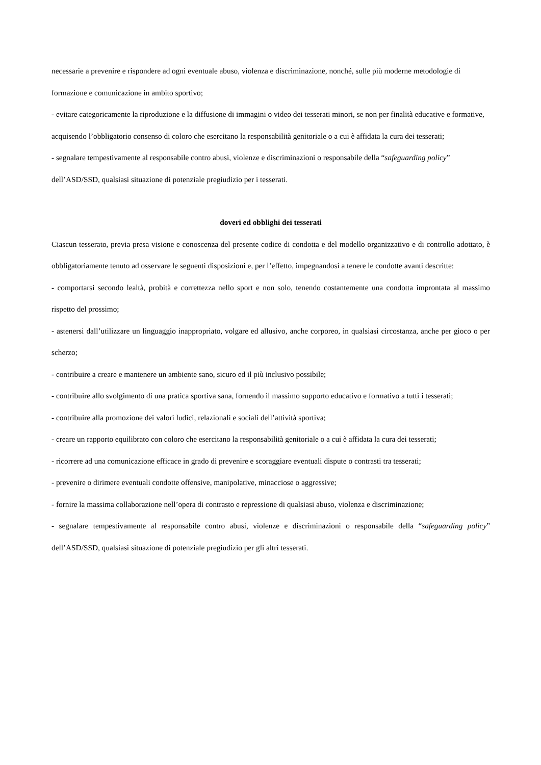necessarie a prevenire e rispondere ad ogni eventuale abuso, violenza e discriminazione, nonché, sulle più moderne metodologie di formazione e comunicazione in ambito sportivo;
- evitare categoricamente la riproduzione e la diffusione di immagini o video dei tesserati minori, se non per finalità educative e formative, acquisendo l’obbligatorio consenso di coloro che esercitano la responsabilità genitoriale o a cui è affidata la cura dei tesserati;
- segnalare tempestivamente al responsabile contro abusi, violenze e discriminazioni o responsabile della “safeguarding policy” dell’ASD/SSD, qualsiasi situazione di potenziale pregiudizio per i tesserati.
doveri ed obblighi dei tesserati
Ciascun tesserato, previa presa visione e conoscenza del presente codice di condotta e del modello organizzativo e di controllo adottato, è obbligatoriamente tenuto ad osservare le seguenti disposizioni e, per l’effetto, impegnandosi a tenere le condotte avanti descritte:
- comportarsi secondo lealtà, probità e correttezza nello sport e non solo, tenendo costantemente una condotta improntata al massimo rispetto del prossimo;
- astenersi dall’utilizzare un linguaggio inappropriato, volgare ed allusivo, anche corporeo, in qualsiasi circostanza, anche per gioco o per scherzo;
- contribuire a creare e mantenere un ambiente sano, sicuro ed il più inclusivo possibile;
- contribuire allo svolgimento di una pratica sportiva sana, fornendo il massimo supporto educativo e formativo a tutti i tesserati;
- contribuire alla promozione dei valori ludici, relazionali e sociali dell’attività sportiva;
- creare un rapporto equilibrato con coloro che esercitano la responsabilità genitoriale o a cui è affidata la cura dei tesserati;
- ricorrere ad una comunicazione efficace in grado di prevenire e scoraggiare eventuali dispute o contrasti tra tesserati;
- prevenire o dirimere eventuali condotte offensive, manipolative, minacciose o aggressive;
- fornire la massima collaborazione nell’opera di contrasto e repressione di qualsiasi abuso, violenza e discriminazione;
- segnalare tempestivamente al responsabile contro abusi, violenze e discriminazioni o responsabile della “safeguarding policy” dell’ASD/SSD, qualsiasi situazione di potenziale pregiudizio per gli altri tesserati.